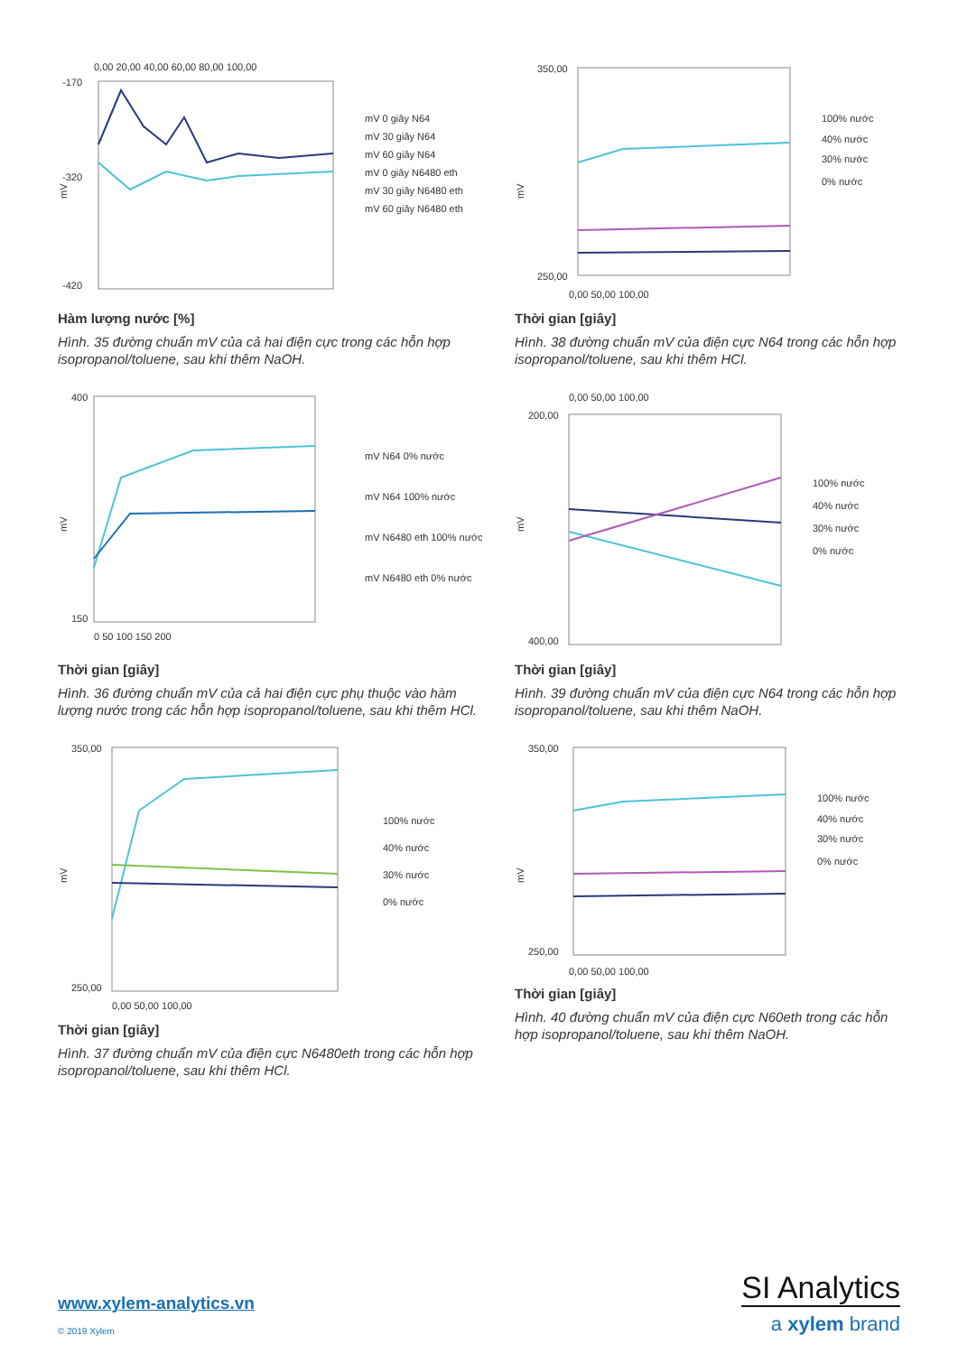0,00 20,00 40,00 60,00 80,00 100,00
-170
-320
-420
mV
mV 0 giây N64
mV 30 giây N64
mV 60 giây N64
mV 0 giây N6480 eth
mV 30 giây N6480 eth
mV 60 giây N6480 eth
Hàm lượng nước [%]
Hình. 35 đường chuẩn mV của cả hai điện cực trong các hỗn hợp isopropanol/toluene, sau khi thêm NaOH.
350,00
250,00
mV
0,00 50,00 100,00
100% nước
40% nước
30% nước
0% nước
Thời gian [giây]
Hình. 38 đường chuẩn mV của điện cực N64 trong các hỗn hợp isopropanol/toluene, sau khi thêm HCl.
400
150
mV
0 50 100 150 200
mV N64 0% nước
mV N64 100% nước
mV N6480 eth 100% nước
mV N6480 eth 0% nước
Thời gian [giây]
Hình. 36 đường chuẩn mV của cả hai điện cực phụ thuộc vào hàm lượng nước trong các hỗn hợp isopropanol/toluene, sau khi thêm HCl.
0,00 50,00 100,00
200,00
400,00
mV
100% nước
40% nước
30% nước
0% nước
Thời gian [giây]
Hình. 39 đường chuẩn mV của điện cực N64 trong các hỗn hợp isopropanol/toluene, sau khi thêm NaOH.
350,00
250,00
mV
0,00 50,00 100,00
100% nước
40% nước
30% nước
0% nước
Thời gian [giây]
Hình. 37 đường chuẩn mV của điện cực N6480eth trong các hỗn hợp isopropanol/toluene, sau khi thêm HCl.
350,00
250,00
mV
0,00 50,00 100,00
100% nước
40% nước
30% nước
0% nước
Thời gian [giây]
Hình. 40 đường chuẩn mV của điện cực N60eth trong các hỗn hợp isopropanol/toluene, sau khi thêm NaOH.
www.xylem-analytics.vn
© 2019 Xylem
SI Analytics
a xylem brand